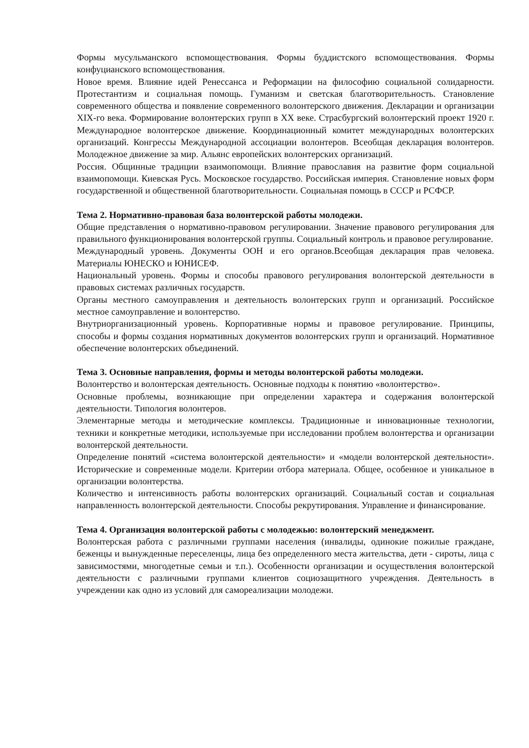Формы мусульманского вспомоществования. Формы буддистского вспомоществования. Формы конфуцианского вспомоществования.
Новое время. Влияние идей Ренессанса и Реформации на философию социальной солидарности. Протестантизм и социальная помощь. Гуманизм и светская благотворительность. Становление современного общества и появление современного волонтерского движения. Декларации и организации XIX-го века. Формирование волонтерских групп в XX веке. Страсбургский волонтерский проект 1920 г. Международное волонтерское движение. Координационный комитет международных волонтерских организаций. Конгрессы Международной ассоциации волонтеров. Всеобщая декларация волонтеров. Молодежное движение за мир. Альянс европейских волонтерских организаций.
Россия. Общинные традиции взаимопомощи. Влияние православия на развитие форм социальной взаимопомощи. Киевская Русь. Московское государство. Российская империя. Становление новых форм государственной и общественной благотворительности. Социальная помощь в СССР и РСФСР.
Тема 2. Нормативно-правовая база волонтерской работы молодежи.
Общие представления о нормативно-правовом регулировании. Значение правового регулирования для правильного функционирования волонтерской группы. Социальный контроль и правовое регулирование.
Международный уровень. Документы ООН и его органов.Всеобщая декларация прав человека. Материалы ЮНЕСКО и ЮНИСЕФ.
Национальный уровень. Формы и способы правового регулирования волонтерской деятельности в правовых системах различных государств.
Органы местного самоуправления и деятельность волонтерских групп и организаций. Российское местное самоуправление и волонтерство.
Внутриорганизационный уровень. Корпоративные нормы и правовое регулирование. Принципы, способы и формы создания нормативных документов волонтерских групп и организаций. Нормативное обеспечение волонтерских объединений.
Тема 3. Основные направления, формы и методы волонтерской работы молодежи.
Волонтерство и волонтерская деятельность. Основные подходы к понятию «волонтерство».
Основные проблемы, возникающие при определении характера и содержания волонтерской деятельности. Типология волонтеров.
Элементарные методы и методические комплексы. Традиционные и инновационные технологии, техники и конкретные методики, используемые при исследовании проблем волонтерства и организации волонтерской деятельности.
Определение понятий «система волонтерской деятельности» и «модели волонтерской деятельности». Исторические и современные модели. Критерии отбора материала. Общее, особенное и уникальное в организации волонтерства.
Количество и интенсивность работы волонтерских организаций. Социальный состав и социальная направленность волонтерской деятельности. Способы рекрутирования. Управление и финансирование.
Тема 4. Организация волонтерской работы с молодежью: волонтерский менеджмент.
Волонтерская работа с различными группами населения (инвалиды, одинокие пожилые граждане, беженцы и вынужденные переселенцы, лица без определенного места жительства, дети - сироты, лица с зависимостями, многодетные семьи и т.п.). Особенности организации и осуществления волонтерской деятельности с различными группами клиентов социозащитного учреждения. Деятельность в учреждении как одно из условий для самореализации молодежи.